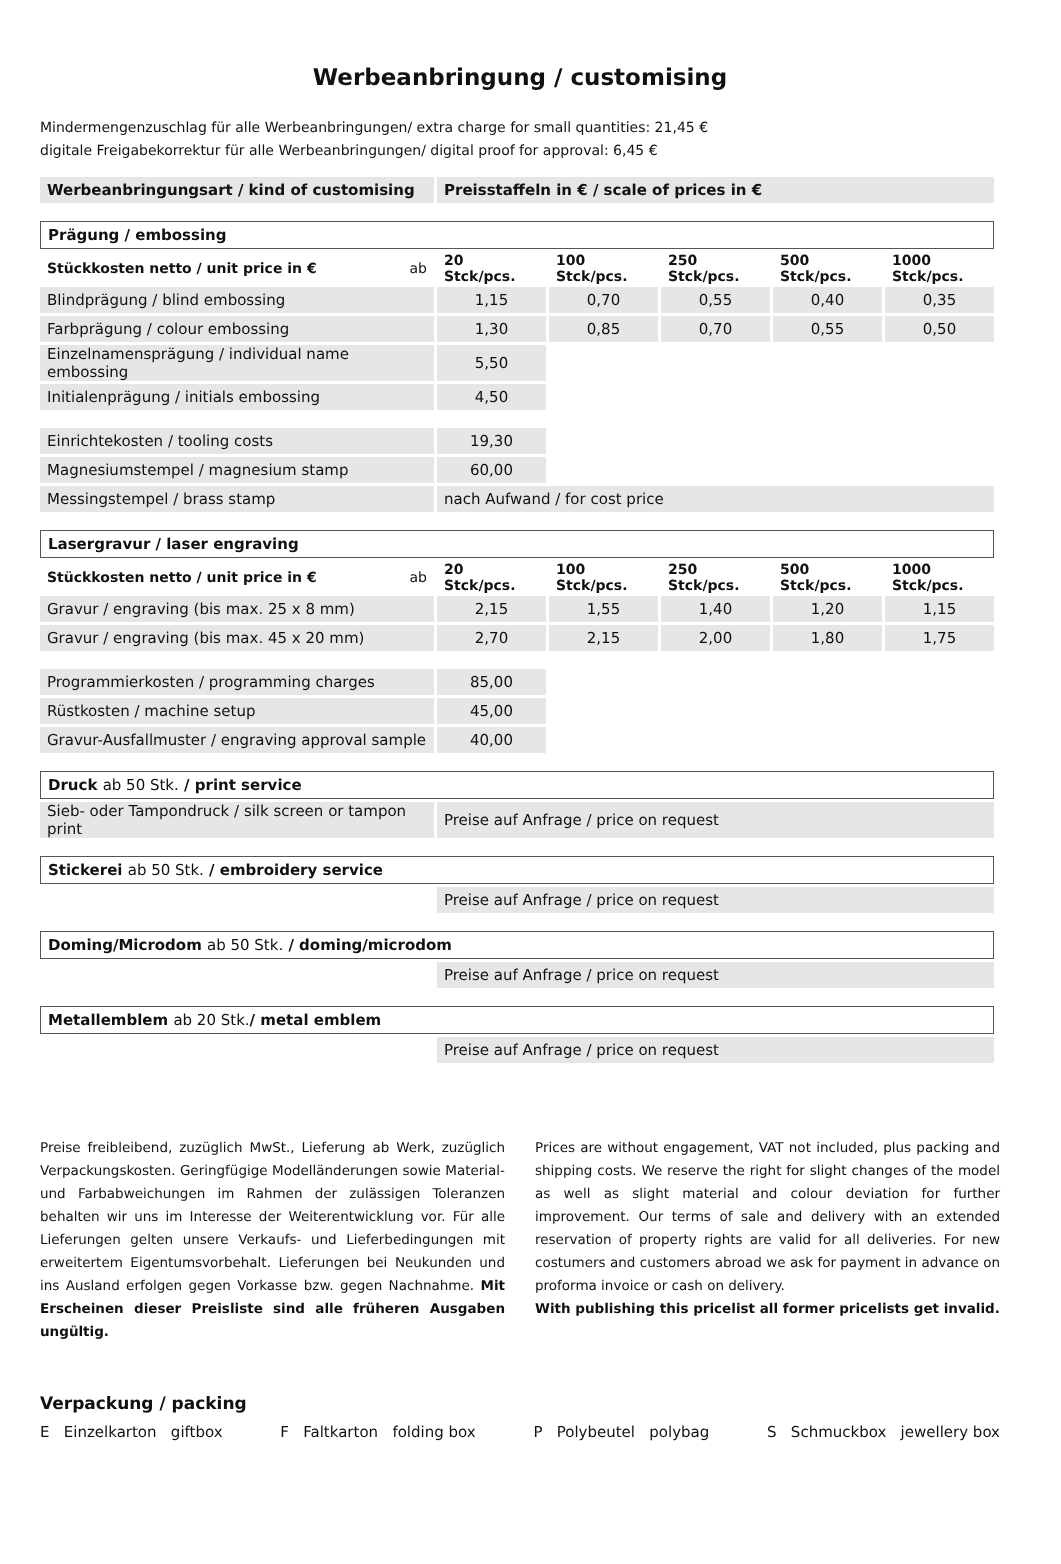Werbeanbringung / customising
Mindermengenzuschlag für alle Werbeanbringungen/ extra charge for small quantities: 21,45 €
digitale Freigabekorrektur für alle Werbeanbringungen/ digital proof for approval: 6,45 €
| Werbeanbringungsart / kind of customising | Preisstaffeln in € / scale of prices in € | | | | |
| Prägung / embossing | | | | | |
| Stückkosten netto / unit price in € ab | 20 Stck/pcs. | 100 Stck/pcs. | 250 Stck/pcs. | 500 Stck/pcs. | 1000 Stck/pcs. |
| Blindprägung / blind embossing | 1,15 | 0,70 | 0,55 | 0,40 | 0,35 |
| Farbprägung / colour embossing | 1,30 | 0,85 | 0,70 | 0,55 | 0,50 |
| Einzelnamensprägung / individual name embossing | 5,50 | | | | |
| Initialenprägung / initials embossing | 4,50 | | | | |
| Einrichtekosten / tooling costs | 19,30 | | | | |
| Magnesiumstempel / magnesium stamp | 60,00 | | | | |
| Messingstempel / brass stamp | nach Aufwand / for cost price | | | | |
| Lasergravur / laser engraving | | | | | |
| Stückkosten netto / unit price in € ab | 20 Stck/pcs. | 100 Stck/pcs. | 250 Stck/pcs. | 500 Stck/pcs. | 1000 Stck/pcs. |
| Gravur / engraving (bis max. 25 x 8 mm) | 2,15 | 1,55 | 1,40 | 1,20 | 1,15 |
| Gravur / engraving (bis max. 45 x 20 mm) | 2,70 | 2,15 | 2,00 | 1,80 | 1,75 |
| Programmierkosten / programming charges | 85,00 | | | | |
| Rüstkosten / machine setup | 45,00 | | | | |
| Gravur-Ausfallmuster / engraving approval sample | 40,00 | | | | |
| Druck ab 50 Stk. / print service | | | | | |
| Sieb- oder Tampondruck / silk screen or tampon print | Preise auf Anfrage / price on request | | | | |
| Stickerei ab 50 Stk. / embroidery service | | | | | |
| | Preise auf Anfrage / price on request | | | | |
| Doming/Microdom ab 50 Stk. / doming/microdom | | | | | |
| | Preise auf Anfrage / price on request | | | | |
| Metallemblem ab 20 Stk. / metal emblem | | | | | |
| | Preise auf Anfrage / price on request | | | | |
Preise freibleibend, zuzüglich MwSt., Lieferung ab Werk, zuzüglich Verpackungskosten. Geringfügige Modelländerungen sowie Material- und Farbabweichungen im Rahmen der zulässigen Toleranzen behalten wir uns im Interesse der Weiterentwicklung vor. Für alle Lieferungen gelten unsere Verkaufs- und Lieferbedingungen mit erweitertem Eigentumsvorbehalt. Lieferungen bei Neukunden und ins Ausland erfolgen gegen Vorkasse bzw. gegen Nachnahme. Mit Erscheinen dieser Preisliste sind alle früheren Ausgaben ungültig.
Prices are without engagement, VAT not included, plus packing and shipping costs. We reserve the right for slight changes of the model as well as slight material and colour deviation for further improvement. Our terms of sale and delivery with an extended reservation of property rights are valid for all deliveries. For new costumers and customers abroad we ask for payment in advance on proforma invoice or cash on delivery.
With publishing this pricelist all former pricelists get invalid.
Verpackung / packing
E Einzelkarton giftbox F Faltkarton folding box P Polybeutel polybag S Schmuckbox jewellery box